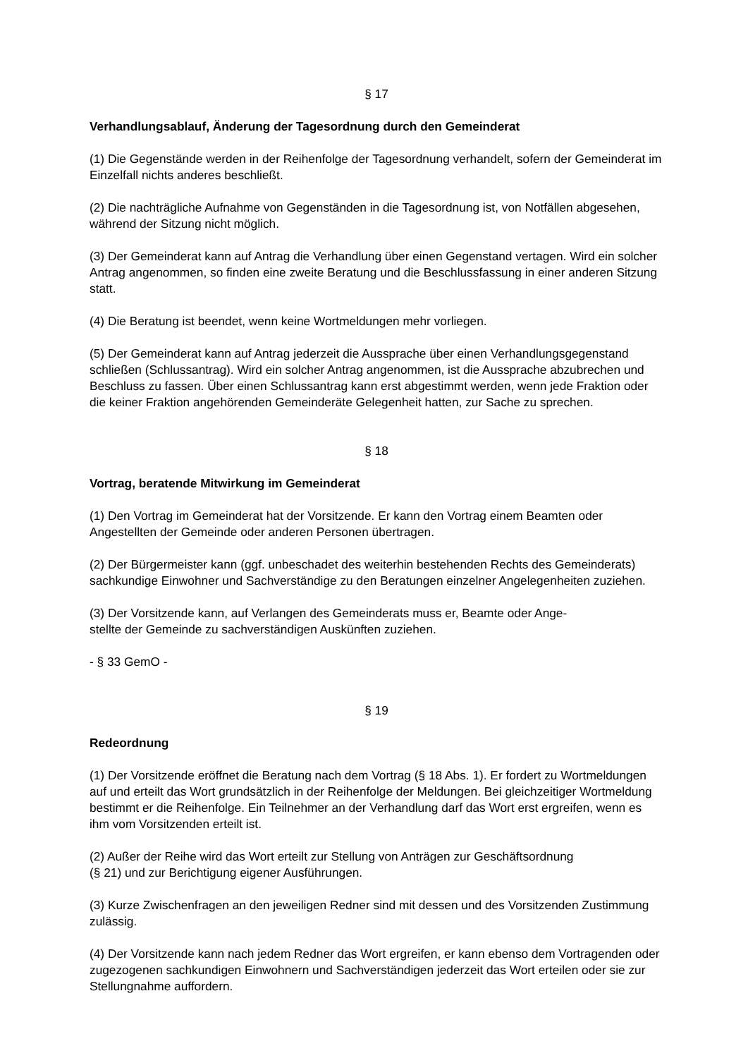§ 17
Verhandlungsablauf, Änderung der Tagesordnung durch den Gemeinderat
(1) Die Gegenstände werden in der Reihenfolge der Tagesordnung verhandelt, sofern der Gemeinderat im Einzelfall nichts anderes beschließt.
(2) Die nachträgliche Aufnahme von Gegenständen in die Tagesordnung ist, von Notfällen abgesehen, während der Sitzung nicht möglich.
(3) Der Gemeinderat kann auf Antrag die Verhandlung über einen Gegenstand vertagen. Wird ein solcher Antrag angenommen, so finden eine zweite Beratung und die Beschlussfassung in einer anderen Sitzung statt.
(4) Die Beratung ist beendet, wenn keine Wortmeldungen mehr vorliegen.
(5) Der Gemeinderat kann auf Antrag jederzeit die Aussprache über einen Verhandlungsgegenstand schließen (Schlussantrag). Wird ein solcher Antrag angenommen, ist die Aussprache abzubrechen und Beschluss zu fassen. Über einen Schlussantrag kann erst abgestimmt werden, wenn jede Fraktion oder die keiner Fraktion angehörenden Gemeinderäte Gelegenheit hatten, zur Sache zu sprechen.
§ 18
Vortrag, beratende Mitwirkung im Gemeinderat
(1) Den Vortrag im Gemeinderat hat der Vorsitzende. Er kann den Vortrag einem Beamten oder Angestellten der Gemeinde oder anderen Personen übertragen.
(2) Der Bürgermeister kann (ggf. unbeschadet des weiterhin bestehenden Rechts des Gemeinderats) sachkundige Einwohner und Sachverständige zu den Beratungen einzelner Angelegenheiten zuziehen.
(3) Der Vorsitzende kann, auf Verlangen des Gemeinderats muss er, Beamte oder Ange-
stellte der Gemeinde zu sachverständigen Auskünften zuziehen.
- § 33 GemO -
§ 19
Redeordnung
(1) Der Vorsitzende eröffnet die Beratung nach dem Vortrag (§ 18 Abs. 1). Er fordert zu Wortmeldungen auf und erteilt das Wort grundsätzlich in der Reihenfolge der Meldungen. Bei gleichzeitiger Wortmeldung bestimmt er die Reihenfolge. Ein Teilnehmer an der Verhandlung darf das Wort erst ergreifen, wenn es ihm vom Vorsitzenden erteilt ist.
(2) Außer der Reihe wird das Wort erteilt zur Stellung von Anträgen zur Geschäftsordnung
(§ 21) und zur Berichtigung eigener Ausführungen.
(3) Kurze Zwischenfragen an den jeweiligen Redner sind mit dessen und des Vorsitzenden Zustimmung zulässig.
(4) Der Vorsitzende kann nach jedem Redner das Wort ergreifen, er kann ebenso dem Vortragenden oder zugezogenen sachkundigen Einwohnern und Sachverständigen jederzeit das Wort erteilen oder sie zur Stellungnahme auffordern.